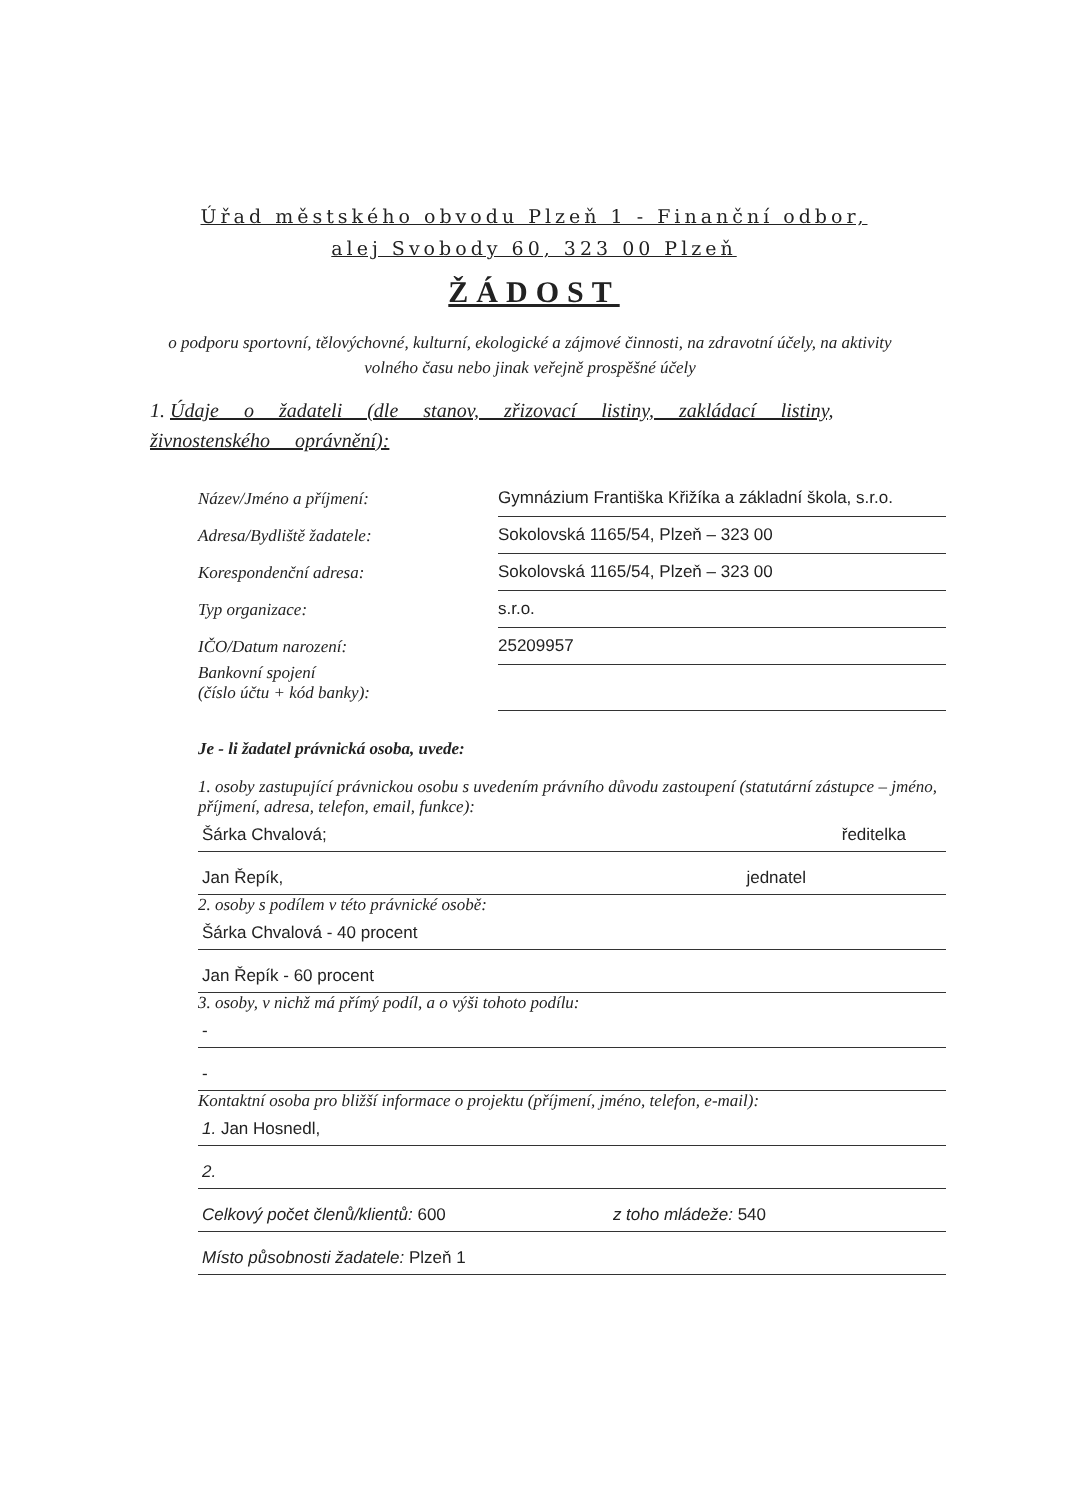Úřad městského obvodu Plzeň 1 - Finanční odbor,
alej Svobody 60, 323 00 Plzeň
ŽÁDOST
o podporu sportovní, tělovýchovné, kulturní, ekologické a zájmové činnosti, na zdravotní účely, na aktivity volného času nebo jinak veřejně prospěšné účely
1. Údaje o žadateli (dle stanov, zřizovací listiny, zakládací listiny, živnostenského oprávnění):
Název/Jméno a příjmení:
Gymnázium Františka Křižíka a základní škola, s.r.o.
Adresa/Bydliště žadatele:
Sokolovská 1165/54, Plzeň – 323 00
Korespondenční adresa:
Sokolovská 1165/54, Plzeň – 323 00
Typ organizace:
s.r.o.
IČO/Datum narození:
25209957
Bankovní spojení
(číslo účtu + kód banky):
Je - li žadatel právnická osoba, uvede:
1. osoby zastupující právnickou osobu s uvedením právního důvodu zastoupení (statutární zástupce – jméno, příjmení, adresa, telefon, email, funkce):
Šárka Chvalová; ředitelka
Jan Řepík, jednatel
2. osoby s podílem v této právnické osobě:
Šárka Chvalová - 40 procent
Jan Řepík - 60 procent
3. osoby, v nichž má přímý podíl, a o výši tohoto podílu:
-
-
Kontaktní osoba pro bližší informace o projektu (příjmení, jméno, telefon, e-mail):
1. Jan Hosnedl,
2.
Celkový počet členů/klientů: 600 z toho mládeže: 540
Místo působnosti žadatele: Plzeň 1